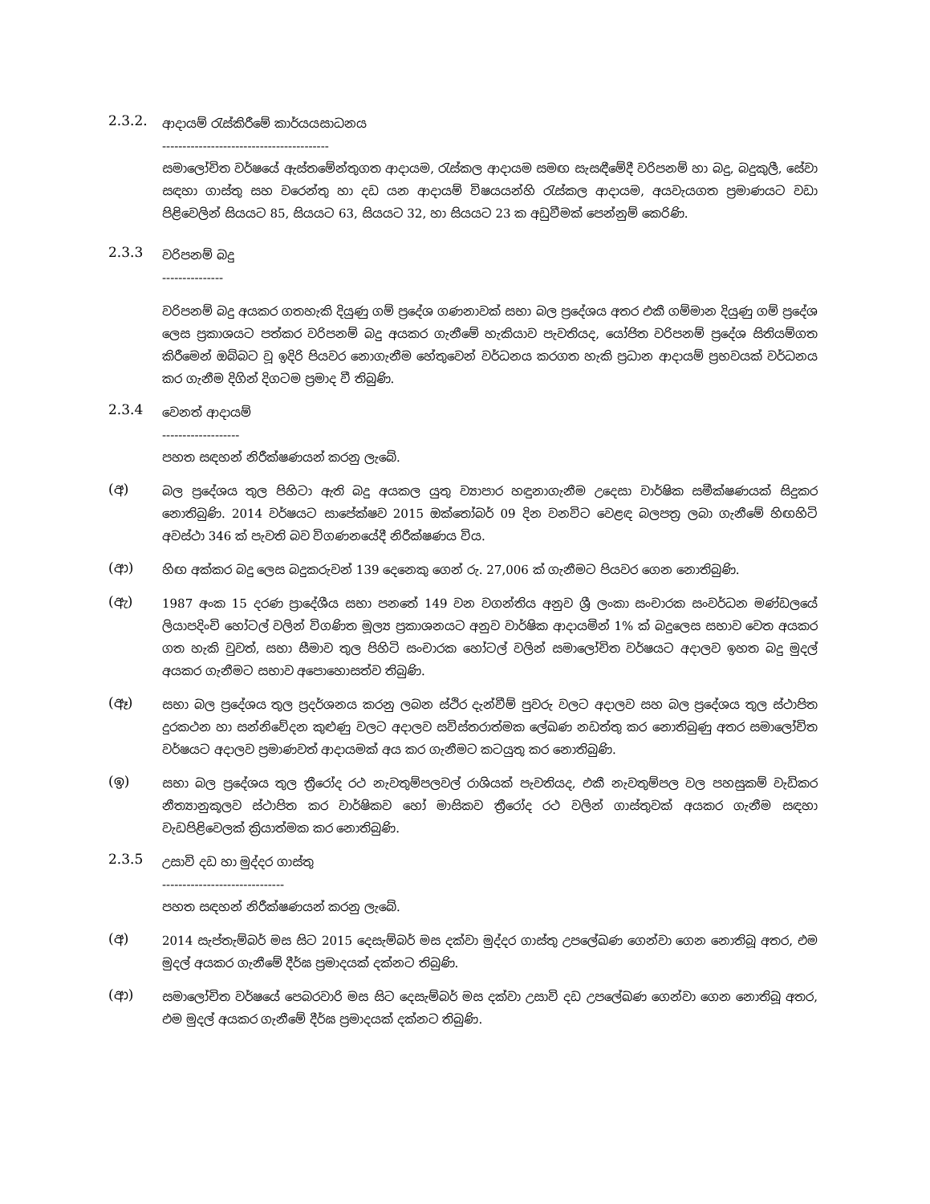2.3.2.
ආදායම් රැස්කිරීමේ කාර්යයසාධනය
-----------------------------------------
සමාලෝචිත වර්ෂයේ ඇස්තමේන්තුගත ආදායම, රැස්කල ආදායම සමඟ සැසඳීමේදී වරිපනම් හා බදු, බදුකුලී, සේවා සඳහා ගාස්තු සහ වරෙන්තු හා දඩ යන ආදායම් විෂයයන්හි රැස්කල ආදායම, අයවැයගත ප්‍රමාණයට වඩා පිළිවෙලින් සියයට 85, සියයට 63, සියයට 32, හා සියයට 23 ක අඩුවීමක් පෙන්නුම් කෙරිණි.
2.3.3
වරිපනම් බදු
---------------
වරිපනම් බදු අයකර ගතහැකි දියුණු ගම් ප්‍රදේශ ගණනාවක් සභා බල ප්‍රදේශය අතර එකී ගම්මාන දියුණු ගම් ප්‍රදේශ ලෙස ප්‍රකාශයට පත්කර වරිපනම් බදු අයකර ගැනීමේ හැකියාව පැවතියද, යෝජිත වරිපනම් ප්‍රදේශ සිතියම්ගත කිරීමෙන් ඔබ්බට වූ ඉදිරි පියවර නොගැනීම හේතුවෙන් වර්ධනය කරගත හැකි ප්‍රධාන ආදායම් ප්‍රභවයක් වර්ධනය කර ගැනීම දිගින් දිගටම ප්‍රමාද වී තිබුණි.
2.3.4
වෙනත් ආදායම්
-------------------
පහත සඳහන් නිරීක්ෂණයන් කරනු ලැබේ.
(අ)
බල ප්‍රදේශය තුල පිහිටා ඇති බදු අයකල යුතු ව්‍යාපාර හඳුනාගැනීම උදෙසා වාර්ෂික සමීක්ෂණයක් සිදුකර නොතිබුණි. 2014 වර්ෂයට සාපේක්ෂව 2015 ඔක්තෝබර් 09 දින වනවිට වෙළඳ බලපත්‍ර ලබා ගැනීමේ හිඟහිටි අවස්ථා 346 ක් පැවති බව විගණනයේදී නිරීක්ෂණය විය.
(ආ)
හිඟ අක්කර බදු ලෙස බදුකරුවන් 139 දෙනෙකු ගෙන් රු. 27,006 ක් ගැනීමට පියවර ගෙන නොතිබුණි.
(ඇ)
1987 අංක 15 දරණ ප්‍රාදේශීය සභා පනතේ 149 වන වගන්තිය අනුව ශ්‍රී ලංකා සංචාරක සංවර්ධන මණ්ඩලයේ ලියාපදිංචි හෝටල් වලින් විගණිත මූල්‍ය ප්‍රකාශනයට අනුව වාර්ෂික ආදායමින් 1% ක් බදුලෙස සභාව වෙත අයකර ගත හැකි වුවත්, සභා සීමාව තුල පිහිටි සංචාරක හෝටල් වලින් සමාලෝචිත වර්ෂයට අදාලව ඉහත බදු මුදල් අයකර ගැනීමට සභාව අපොහොසත්ව තිබුණි.
(ඈ)
සභා බල ප්‍රදේශය තුල ප්‍රදර්ශනය කරනු ලබන ස්ථිර දැන්වීම් පුවරු වලට අදාලව සහ බල ප්‍රදේශය තුල ස්ථාපිත දුරකථන හා සන්නිවේදන කුළුණු වලට අදාලව සවිස්තරාත්මක ලේඛණ නඩත්තු කර නොතිබුණු අතර සමාලෝචිත වර්ෂයට අදාලව ප්‍රමාණවත් ආදායමක් අය කර ගැනීමට කටයුතු කර නොතිබුණි.
(ඉ)
සභා බල ප්‍රදේශය තුල ත්‍රීරෝද රථ නැවතුම්පලවල් රාශියක් පැවතියද, එකී නැවතුම්පල වල පහසුකම් වැඩිකර නීත්‍යානුකූලව ස්ථාපිත කර වාර්ෂිකව හෝ මාසිකව ත්‍රීරෝද රථ වලින් ගාස්තුවක් අයකර ගැනීම සඳහා වැඩපිළිවෙලක් ක්‍රියාත්මක කර නොතිබුණි.
2.3.5
උසාවි දඩ හා මුද්දර ගාස්තු
------------------------------
පහත සඳහන් නිරීක්ෂණයන් කරනු ලැබේ.
(අ)
2014 සැප්තැම්බර් මස සිට 2015 දෙසැම්බර් මස දක්වා මුද්දර ගාස්තු උපලේඛණ ගෙන්වා ගෙන නොතිබූ අතර, එම මුදල් අයකර ගැනීමේ දීර්ඝ ප්‍රමාදයක් දක්නට තිබුණි.
(ආ)
සමාලෝචිත වර්ෂයේ පෙබරවාරි මස සිට දෙසැම්බර් මස දක්වා උසාවි දඩ උපලේඛණ ගෙන්වා ගෙන නොතිබූ අතර, එම මුදල් අයකර ගැනීමේ දීර්ඝ ප්‍රමාදයක් දක්නට තිබුණි.